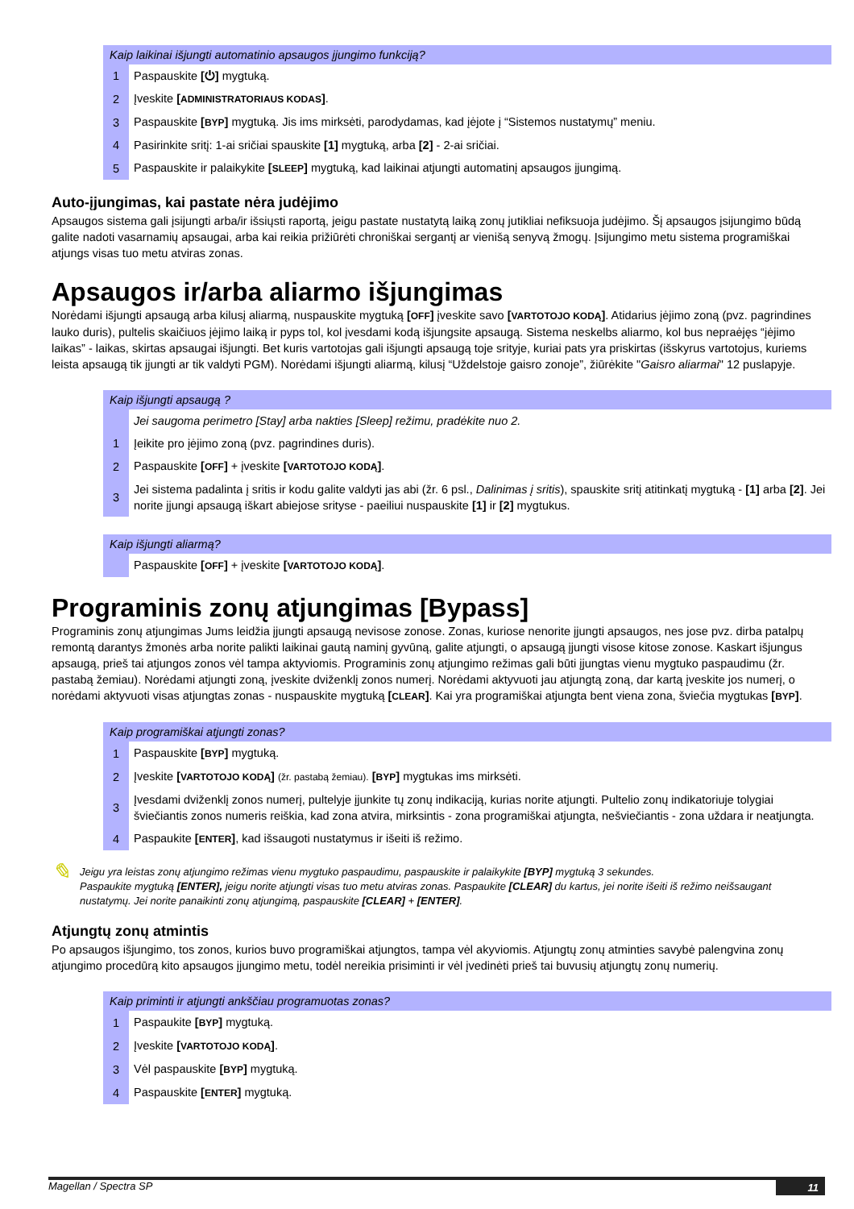| Kaip laikinai išjungti automatinio apsaugos įjungimo funkciją? | |
| --- | --- |
| 1 | Paspauskite [⏻] mygtuką. |
| 2 | Įveskite [ ADMINISTRATORIAUS KODAS ] . |
| 3 | Paspauskite [ BYP ] mygtuką. Jis ims mirksėti, parodydamas, kad įėjote į “Sistemos nustatymų” meniu. |
| 4 | Pasirinkite sritį: 1-ai sričiai spauskite [1] mygtuką, arba [2] - 2-ai sričiai. |
| 5 | Paspauskite ir palaikykite [ SLEEP ] mygtuką, kad laikinai atjungti automatinį apsaugos įjungimą. |
Auto-įjungimas, kai pastate nėra judėjimo
Apsaugos sistema gali įsijungti arba/ir išsiųsti raportą, jeigu pastate nustatytą laiką zonų jutikliai nefiksuoja judėjimo. Šį apsaugos įsijungimo būdą galite nadoti vasarnamių apsaugai, arba kai reikia prižiūrėti chroniškai sergantį ar vienišą senyvą žmogų. Įsijungimo metu sistema programiškai atjungs visas tuo metu atviras zonas.
Apsaugos ir/arba aliarmo išjungimas
Norėdami išjungti apsaugą arba kilusį aliarmą, nuspauskite mygtuką [OFF] įveskite savo [VARTOTOJO KODĄ]. Atidarius įėjimo zoną (pvz. pagrindines lauko duris), pultelis skaičiuos įėjimo laiką ir pyps tol, kol įvesdami kodą išjungsite apsaugą. Sistema neskelbs aliarmo, kol bus nepraėjęs “įėjimo laikas” - laikas, skirtas apsaugai išjungti. Bet kuris vartotojas gali išjungti apsaugą toje srityje, kuriai pats yra priskirtas (išskyrus vartotojus, kuriems leista apsaugą tik įjungti ar tik valdyti PGM). Norėdami išjungti aliarmą, kilusį “Uždelstoje gaisro zonoje”, žiūrėkite "Gaisro aliarmai" 12 puslapyje.
| Kaip išjungti apsaugą ? | |
| --- | --- |
| | Jei saugoma perimetro [Stay] arba nakties [Sleep] režimu, pradėkite nuo 2. |
| 1 | Įeikite pro įėjimo zoną (pvz. pagrindines duris). |
| 2 | Paspauskite [ OFF ] + įveskite [ VARTOTOJO KODĄ ] . |
| 3 | Jei sistema padalinta į sritis ir kodu galite valdyti jas abi (žr. 6 psl., Dalinimas į sritis ), spauskite sritį atitinkatį mygtuką - [1] arba [2] . Jei norite įjungi apsaugą iškart abiejose srityse - paeiliui nuspauskite [1] ir [2] mygtukus. |
| Kaip išjungti aliarmą? | |
| --- | --- |
| | Paspauskite [ OFF ] + įveskite [ VARTOTOJO KODĄ ] . |
Programinis zonų atjungimas [Bypass]
Programinis zonų atjungimas Jums leidžia įjungti apsaugą nevisose zonose. Zonas, kuriose nenorite įjungti apsaugos, nes jose pvz. dirba patalpų remontą darantys žmonės arba norite palikti laikinai gautą naminį gyvūną, galite atjungti, o apsaugą įjungti visose kitose zonose. Kaskart išjungus apsaugą, prieš tai atjungos zonos vėl tampa aktyviomis. Programinis zonų atjungimo režimas gali būti įjungtas vienu mygtuko paspaudimu (žr. pastabą žemiau). Norėdami atjungti zoną, įveskite dviženklį zonos numerį. Norėdami aktyvuoti jau atjungtą zoną, dar kartą įveskite jos numerį, o norėdami aktyvuoti visas atjungtas zonas - nuspauskite mygtuką [CLEAR]. Kai yra programiškai atjungta bent viena zona, šviečia mygtukas [BYP].
| Kaip programiškai atjungti zonas? | |
| --- | --- |
| 1 | Paspauskite [ BYP ] mygtuką. |
| 2 | Įveskite [ VARTOTOJO KODĄ ] (žr. pastabą žemiau). [ BYP ] mygtukas ims mirksėti. |
| 3 | Įvesdami dviženklį zonos numerį, pultelyje įjunkite tų zonų indikaciją, kurias norite atjungti. Pultelio zonų indikatoriuje tolygiai šviečiantis zonos numeris reiškia, kad zona atvira, mirksintis - zona programiškai atjungta, nešviečiantis - zona uždara ir neatjungta. |
| 4 | Paspaukite [ ENTER ] , kad išsaugoti nustatymus ir išeiti iš režimo. |
✎
Jeigu yra leistas zonų atjungimo režimas vienu mygtuko paspaudimu, paspauskite ir palaikykite [BYP] mygtuką 3 sekundes.
Paspaukite mygtuką [ENTER], jeigu norite atjungti visas tuo metu atviras zonas. Paspaukite [CLEAR] du kartus, jei norite išeiti iš režimo neišsaugant nustatymų. Jei norite panaikinti zonų atjungimą, paspauskite [CLEAR] + [ENTER].
Atjungtų zonų atmintis
Po apsaugos išjungimo, tos zonos, kurios buvo programiškai atjungtos, tampa vėl akyviomis. Atjungtų zonų atminties savybė palengvina zonų atjungimo procedūrą kito apsaugos įjungimo metu, todėl nereikia prisiminti ir vėl įvedinėti prieš tai buvusių atjungtų zonų numerių.
| Kaip priminti ir atjungti ankščiau programuotas zonas? | |
| --- | --- |
| 1 | Paspaukite [ BYP ] mygtuką. |
| 2 | Įveskite [ VARTOTOJO KODĄ ] . |
| 3 | Vėl paspauskite [ BYP ] mygtuką. |
| 4 | Paspauskite [ ENTER ] mygtuką. |
Magellan / Spectra SP 11